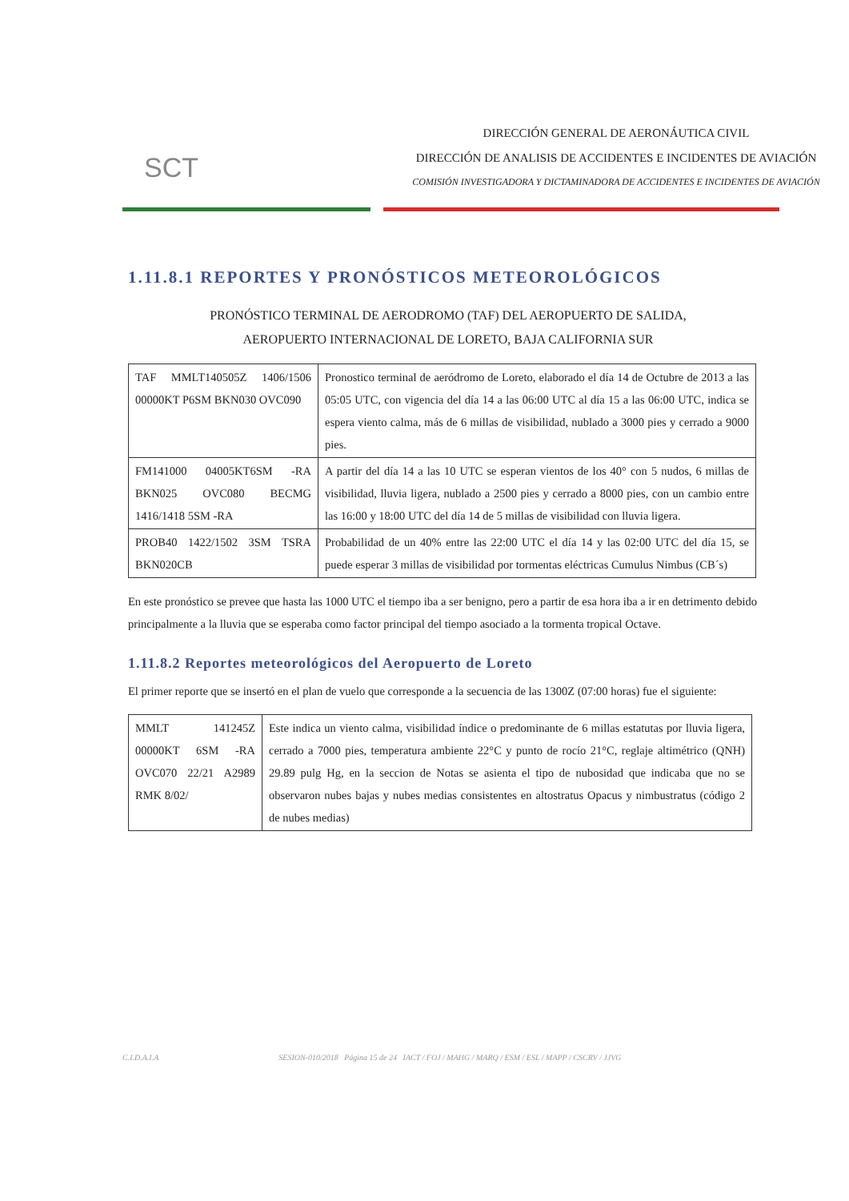SCT
DIRECCIÓN GENERAL DE AERONÁUTICA CIVIL
DIRECCIÓN DE ANALISIS DE ACCIDENTES E INCIDENTES DE AVIACIÓN
COMISIÓN INVESTIGADORA Y DICTAMINADORA DE ACCIDENTES E INCIDENTES DE AVIACIÓN
1.11.8.1 REPORTES Y PRONÓSTICOS METEOROLÓGICOS
PRONÓSTICO TERMINAL DE AERODROMO (TAF) DEL AEROPUERTO DE SALIDA,
AEROPUERTO INTERNACIONAL DE LORETO, BAJA CALIFORNIA SUR
| TAF MMLT140505Z 1406/1506 00000KT P6SM BKN030 OVC090 | Pronostico terminal de aeródromo de Loreto, elaborado el día 14 de Octubre de 2013 a las 05:05 UTC, con vigencia del día 14 a las 06:00 UTC al día 15 a las 06:00 UTC, indica se espera viento calma, más de 6 millas de visibilidad, nublado a 3000 pies y cerrado a 9000 pies. |
| FM141000 04005KT6SM -RA BKN025 OVC080 BECMG 1416/1418 5SM -RA | A partir del día 14 a las 10 UTC se esperan vientos de los 40° con 5 nudos, 6 millas de visibilidad, lluvia ligera, nublado a 2500 pies y cerrado a 8000 pies, con un cambio entre las 16:00 y 18:00 UTC del día 14 de 5 millas de visibilidad con lluvia ligera. |
| PROB40 1422/1502 3SM TSRA BKN020CB | Probabilidad de un 40% entre las 22:00 UTC el día 14 y las 02:00 UTC del día 15, se puede esperar 3 millas de visibilidad por tormentas eléctricas Cumulus Nimbus (CB´s) |
En este pronóstico se prevee que hasta las 1000 UTC el tiempo iba a ser benigno, pero a partir de esa hora iba a ir en detrimento debido principalmente a la lluvia que se esperaba como factor principal del tiempo asociado a la tormenta tropical Octave.
1.11.8.2 Reportes meteorológicos del Aeropuerto de Loreto
El primer reporte que se insertó en el plan de vuelo que corresponde a la secuencia de las 1300Z (07:00 horas) fue el siguiente:
| MMLT 141245Z 00000KT 6SM -RA OVC070 22/21 A2989 RMK 8/02/ | Este indica un viento calma, visibilidad índice o predominante de 6 millas estatutas por lluvia ligera, cerrado a 7000 pies, temperatura ambiente 22°C y punto de rocío 21°C, reglaje altimétrico (QNH) 29.89 pulg Hg, en la seccion de Notas se asienta el tipo de nubosidad que indicaba que no se observaron nubes bajas y nubes medias consistentes en altostratus Opacus y nimbustratus (código 2 de nubes medias) |
C.I.D.A.I.A SESION-010/2018 Página 15 de 24 IACT / FOJ / MAHG / MARQ / ESM / ESL / MAPP / CSCRV / JJVG